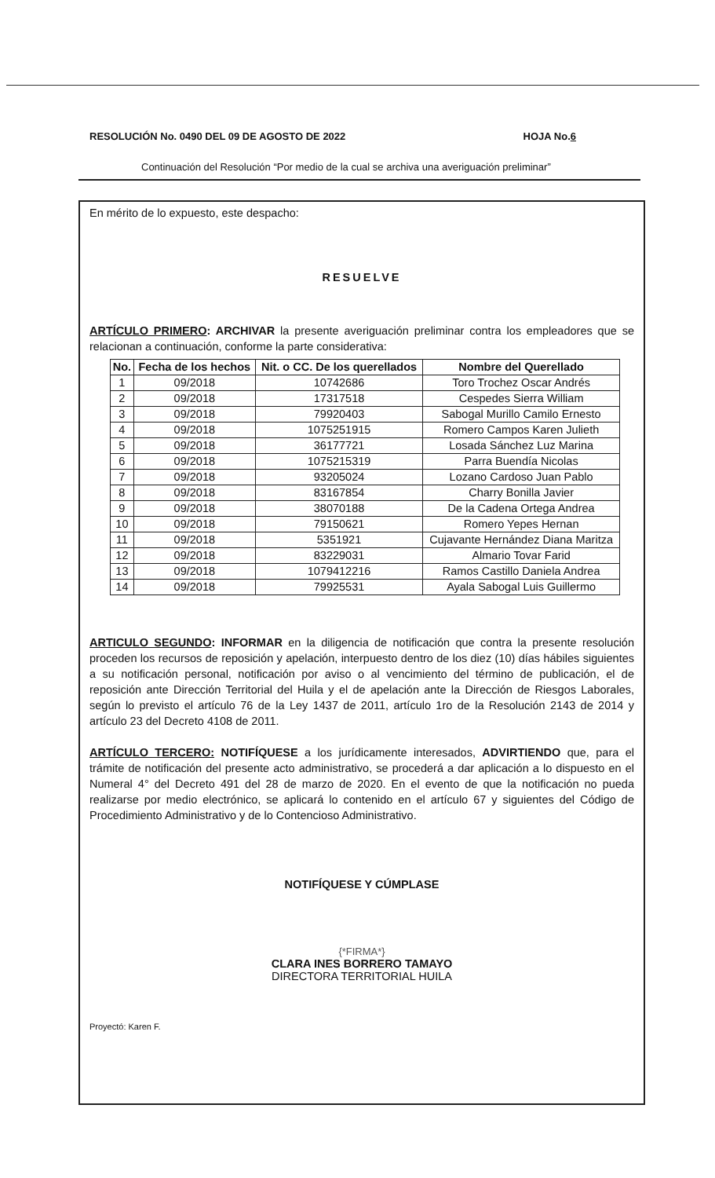RESOLUCIÓN No. 0490 DEL 09 DE AGOSTO DE 2022 HOJA No.6
Continuación del Resolución “Por medio de la cual se archiva una averiguación preliminar”
En mérito de lo expuesto, este despacho:
RESUELVE
ARTÍCULO PRIMERO: ARCHIVAR la presente averiguación preliminar contra los empleadores que se relacionan a continuación, conforme la parte considerativa:
| No. | Fecha de los hechos | Nit. o CC. De los querellados | Nombre del Querellado |
| --- | --- | --- | --- |
| 1 | 09/2018 | 10742686 | Toro Trochez Oscar Andrés |
| 2 | 09/2018 | 17317518 | Cespedes Sierra William |
| 3 | 09/2018 | 79920403 | Sabogal Murillo Camilo Ernesto |
| 4 | 09/2018 | 1075251915 | Romero Campos Karen Julieth |
| 5 | 09/2018 | 36177721 | Losada Sánchez Luz Marina |
| 6 | 09/2018 | 1075215319 | Parra Buendía Nicolas |
| 7 | 09/2018 | 93205024 | Lozano Cardoso Juan Pablo |
| 8 | 09/2018 | 83167854 | Charry Bonilla Javier |
| 9 | 09/2018 | 38070188 | De la Cadena Ortega Andrea |
| 10 | 09/2018 | 79150621 | Romero Yepes Hernan |
| 11 | 09/2018 | 5351921 | Cujavante Hernández Diana Maritza |
| 12 | 09/2018 | 83229031 | Almario Tovar Farid |
| 13 | 09/2018 | 1079412216 | Ramos Castillo Daniela Andrea |
| 14 | 09/2018 | 79925531 | Ayala Sabogal Luis Guillermo |
ARTICULO SEGUNDO: INFORMAR en la diligencia de notificación que contra la presente resolución proceden los recursos de reposición y apelación, interpuesto dentro de los diez (10) días hábiles siguientes a su notificación personal, notificación por aviso o al vencimiento del término de publicación, el de reposición ante Dirección Territorial del Huila y el de apelación ante la Dirección de Riesgos Laborales, según lo previsto el artículo 76 de la Ley 1437 de 2011, artículo 1ro de la Resolución 2143 de 2014 y artículo 23 del Decreto 4108 de 2011.
ARTÍCULO TERCERO: NOTIFÍQUESE a los jurídicamente interesados, ADVIRTIENDO que, para el trámite de notificación del presente acto administrativo, se procederá a dar aplicación a lo dispuesto en el Numeral 4° del Decreto 491 del 28 de marzo de 2020. En el evento de que la notificación no pueda realizarse por medio electrónico, se aplicará lo contenido en el artículo 67 y siguientes del Código de Procedimiento Administrativo y de lo Contencioso Administrativo.
NOTIFÍQUESE Y CÚMPLASE
{*FIRMA*}
CLARA INES BORRERO TAMAYO
DIRECTORA TERRITORIAL HUILA
Proyectó: Karen F.